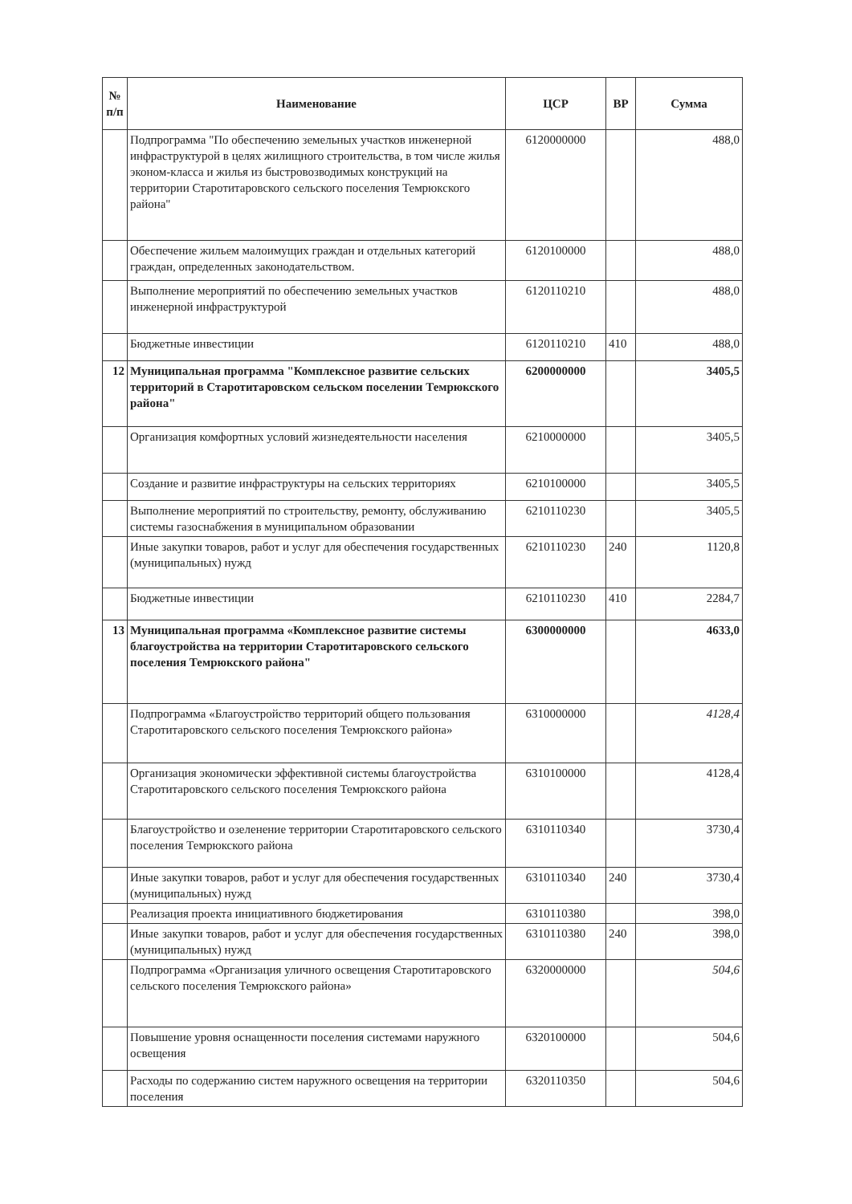| № п/п | Наименование | ЦСР | ВР | Сумма |
| --- | --- | --- | --- | --- |
| | Подпрограмма "По обеспечению земельных участков инженерной инфраструктурой в целях жилищного строительства, в том числе жилья эконом-класса и жилья из быстровозводимых конструкций на территории Старотитаровского сельского поселения Темрюкского района" | 6120000000 | | 488,0 |
| | Обеспечение жильем малоимущих граждан и отдельных категорий граждан, определенных законодательством. | 6120100000 | | 488,0 |
| | Выполнение мероприятий по обеспечению земельных участков инженерной инфраструктурой | 6120110210 | | 488,0 |
| | Бюджетные инвестиции | 6120110210 | 410 | 488,0 |
| 12 | Муниципальная программа "Комплексное развитие сельских территорий в Старотитаровском сельском поселении Темрюкского района" | 6200000000 | | 3405,5 |
| | Организация комфортных условий жизнедеятельности населения | 6210000000 | | 3405,5 |
| | Создание и развитие инфраструктуры на сельских территориях | 6210100000 | | 3405,5 |
| | Выполнение мероприятий по строительству, ремонту, обслуживанию системы газоснабжения в муниципальном образовании | 6210110230 | | 3405,5 |
| | Иные закупки товаров, работ и услуг для обеспечения государственных (муниципальных) нужд | 6210110230 | 240 | 1120,8 |
| | Бюджетные инвестиции | 6210110230 | 410 | 2284,7 |
| 13 | Муниципальная программа «Комплексное развитие системы благоустройства на территории Старотитаровского сельского поселения Темрюкского района" | 6300000000 | | 4633,0 |
| | Подпрограмма «Благоустройство территорий общего пользования Старотитаровского сельского поселения Темрюкского района» | 6310000000 | | 4128,4 |
| | Организация экономически эффективной системы благоустройства Старотитаровского сельского поселения Темрюкского района | 6310100000 | | 4128,4 |
| | Благоустройство и озеленение территории Старотитаровского сельского поселения Темрюкского района | 6310110340 | | 3730,4 |
| | Иные закупки товаров, работ и услуг для обеспечения государственных (муниципальных) нужд | 6310110340 | 240 | 3730,4 |
| | Реализация проекта инициативного бюджетирования | 6310110380 | | 398,0 |
| | Иные закупки товаров, работ и услуг для обеспечения государственных (муниципальных) нужд | 6310110380 | 240 | 398,0 |
| | Подпрограмма «Организация уличного освещения Старотитаровского сельского поселения Темрюкского района» | 6320000000 | | 504,6 |
| | Повышение уровня оснащенности поселения системами наружного освещения | 6320100000 | | 504,6 |
| | Расходы по содержанию систем наружного освещения на территории поселения | 6320110350 | | 504,6 |